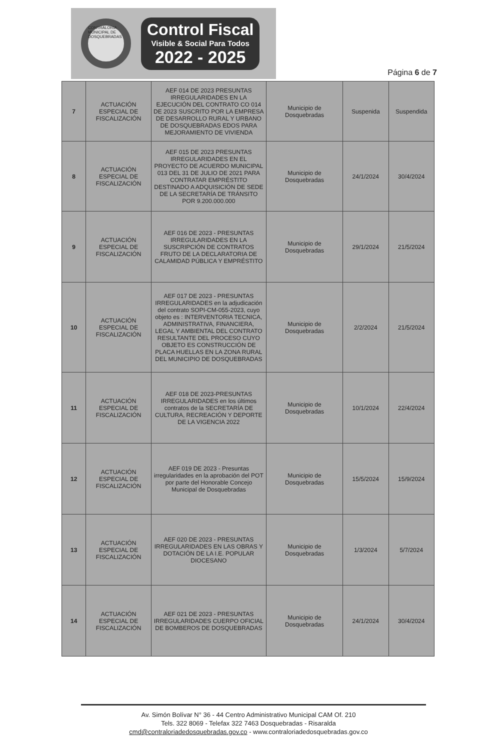CONTRALORIA MUNICIPAL DE DOSQUEBRADAS
Control Fiscal
Visible & Social Para Todos
2022 - 2025
Página 6 de 7
| 7 | ACTUACIÓN ESPECIAL DE FISCALIZACIÓN | AEF 014 DE 2023 PRESUNTAS IRREGULARIDADES EN LA EJECUCIÓN DEL CONTRATO CO 014 DE 2023 SUSCRITO POR LA EMPRESA DE DESARROLLO RURAL Y URBANO DE DOSQUEBRADAS EDOS PARA MEJORAMIENTO DE VIVIENDA | Municipio de Dosquebradas | Suspenida | Suspendida |
| 8 | ACTUACIÓN ESPECIAL DE FISCALIZACIÓN | AEF 015 DE 2023 PRESUNTAS IRREGULARIDADES EN EL PROYECTO DE ACUERDO MUNICIPAL 013 DEL 31 DE JULIO DE 2021 PARA CONTRATAR EMPRÉSTITO DESTINADO A ADQUISICIÓN DE SEDE DE LA SECRETARÍA DE TRÁNSITO POR 9.200.000.000 | Municipio de Dosquebradas | 24/1/2024 | 30/4/2024 |
| 9 | ACTUACIÓN ESPECIAL DE FISCALIZACIÓN | AEF 016 DE 2023 - PRESUNTAS IRREGULARIDADES EN LA SUSCRIPCIÓN DE CONTRATOS FRUTO DE LA DECLARATORIA DE CALAMIDAD PÚBLICA Y EMPRÉSTITO | Municipio de Dosquebradas | 29/1/2024 | 21/5/2024 |
| 10 | ACTUACIÓN ESPECIAL DE FISCALIZACIÓN | AEF 017 DE 2023 - PRESUNTAS IRREGULARIDADES en la adjudicación del contrato SOPI-CM-055-2023, cuyo objeto es : INTERVENTORIA TECNICA, ADMINISTRATIVA, FINANCIERA, LEGAL Y AMBIENTAL DEL CONTRATO RESULTANTE DEL PROCESO CUYO OBJETO ES CONSTRUCCIÓN DE PLACA HUELLAS EN LA ZONA RURAL DEL MUNICIPIO DE DOSQUEBRADAS | Municipio de Dosquebradas | 2/2/2024 | 21/5/2024 |
| 11 | ACTUACIÓN ESPECIAL DE FISCALIZACIÓN | AEF 018 DE 2023-PRESUNTAS IRREGULARIDADES en los últimos contratos de la SECRETARÍA DE CULTURA, RECREACIÓN Y DEPORTE DE LA VIGENCIA 2022 | Municipio de Dosquebradas | 10/1/2024 | 22/4/2024 |
| 12 | ACTUACIÓN ESPECIAL DE FISCALIZACIÓN | AEF 019 DE 2023 - Presuntas irregularidades en la aprobación del POT por parte del Honorable Concejo Municipal de Dosquebradas | Municipio de Dosquebradas | 15/5/2024 | 15/9/2024 |
| 13 | ACTUACIÓN ESPECIAL DE FISCALIZACIÓN | AEF 020 DE 2023 - PRESUNTAS IRREGULARIDADES EN LAS OBRAS Y DOTACIÓN DE LA I.E. POPULAR DIOCESANO | Municipio de Dosquebradas | 1/3/2024 | 5/7/2024 |
| 14 | ACTUACIÓN ESPECIAL DE FISCALIZACIÓN | AEF 021 DE 2023 - PRESUNTAS IRREGULARIDADES CUERPO OFICIAL DE BOMBEROS DE DOSQUEBRADAS | Municipio de Dosquebradas | 24/1/2024 | 30/4/2024 |
Av. Simón Bolívar N° 36 - 44 Centro Administrativo Municipal CAM Of. 210
Tels. 322 8069 - Telefax 322 7463 Dosquebradas - Risaralda
cmd@contraloriadedosquebradas.gov.co - www.contraloriadedosquebradas.gov.co